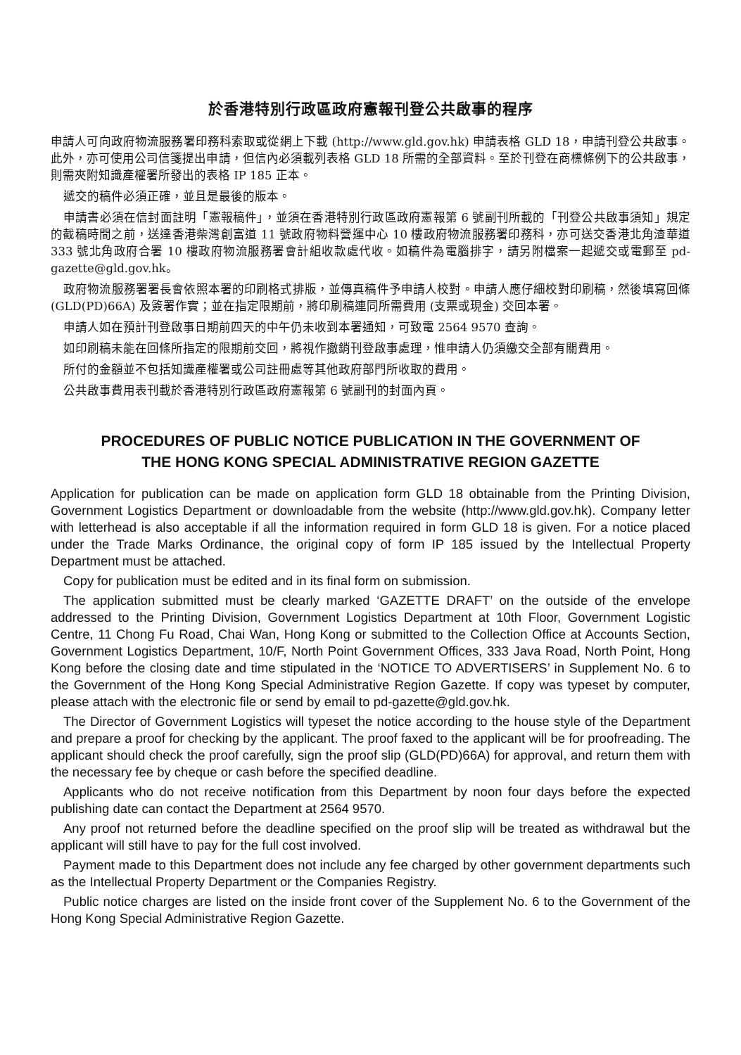於香港特別行政區政府憲報刊登公共啟事的程序
申請人可向政府物流服務署印務科索取或從網上下載 (http://www.gld.gov.hk) 申請表格 GLD 18，申請刊登公共啟事。此外，亦可使用公司信箋提出申請，但信內必須載列表格 GLD 18 所需的全部資料。至於刊登在商標條例下的公共啟事，則需夾附知識產權署所發出的表格 IP 185 正本。
遞交的稿件必須正確，並且是最後的版本。
申請書必須在信封面註明「憲報稿件」，並須在香港特別行政區政府憲報第 6 號副刊所載的「刊登公共啟事須知」規定的截稿時間之前，送達香港柴灣創富道 11 號政府物料營運中心 10 樓政府物流服務署印務科，亦可送交香港北角渣華道 333 號北角政府合署 10 樓政府物流服務署會計組收款處代收。如稿件為電腦排字，請另附檔案一起遞交或電郵至 pd-gazette@gld.gov.hk。
政府物流服務署署長會依照本署的印刷格式排版，並傳真稿件予申請人校對。申請人應仔細校對印刷稿，然後填寫回條 (GLD(PD)66A) 及簽署作實；並在指定限期前，將印刷稿連同所需費用 (支票或現金) 交回本署。
申請人如在預計刊登啟事日期前四天的中午仍未收到本署通知，可致電 2564 9570 查詢。
如印刷稿未能在回條所指定的限期前交回，將視作撤銷刊登啟事處理，惟申請人仍須繳交全部有關費用。
所付的金額並不包括知識產權署或公司註冊處等其他政府部門所收取的費用。
公共啟事費用表刊載於香港特別行政區政府憲報第 6 號副刊的封面內頁。
PROCEDURES OF PUBLIC NOTICE PUBLICATION IN THE GOVERNMENT OF
THE HONG KONG SPECIAL ADMINISTRATIVE REGION GAZETTE
Application for publication can be made on application form GLD 18 obtainable from the Printing Division, Government Logistics Department or downloadable from the website (http://www.gld.gov.hk). Company letter with letterhead is also acceptable if all the information required in form GLD 18 is given. For a notice placed under the Trade Marks Ordinance, the original copy of form IP 185 issued by the Intellectual Property Department must be attached.
Copy for publication must be edited and in its final form on submission.
The application submitted must be clearly marked ‘GAZETTE DRAFT’ on the outside of the envelope addressed to the Printing Division, Government Logistics Department at 10th Floor, Government Logistic Centre, 11 Chong Fu Road, Chai Wan, Hong Kong or submitted to the Collection Office at Accounts Section, Government Logistics Department, 10/F, North Point Government Offices, 333 Java Road, North Point, Hong Kong before the closing date and time stipulated in the ‘NOTICE TO ADVERTISERS’ in Supplement No. 6 to the Government of the Hong Kong Special Administrative Region Gazette. If copy was typeset by computer, please attach with the electronic file or send by email to pd-gazette@gld.gov.hk.
The Director of Government Logistics will typeset the notice according to the house style of the Department and prepare a proof for checking by the applicant. The proof faxed to the applicant will be for proofreading. The applicant should check the proof carefully, sign the proof slip (GLD(PD)66A) for approval, and return them with the necessary fee by cheque or cash before the specified deadline.
Applicants who do not receive notification from this Department by noon four days before the expected publishing date can contact the Department at 2564 9570.
Any proof not returned before the deadline specified on the proof slip will be treated as withdrawal but the applicant will still have to pay for the full cost involved.
Payment made to this Department does not include any fee charged by other government departments such as the Intellectual Property Department or the Companies Registry.
Public notice charges are listed on the inside front cover of the Supplement No. 6 to the Government of the Hong Kong Special Administrative Region Gazette.